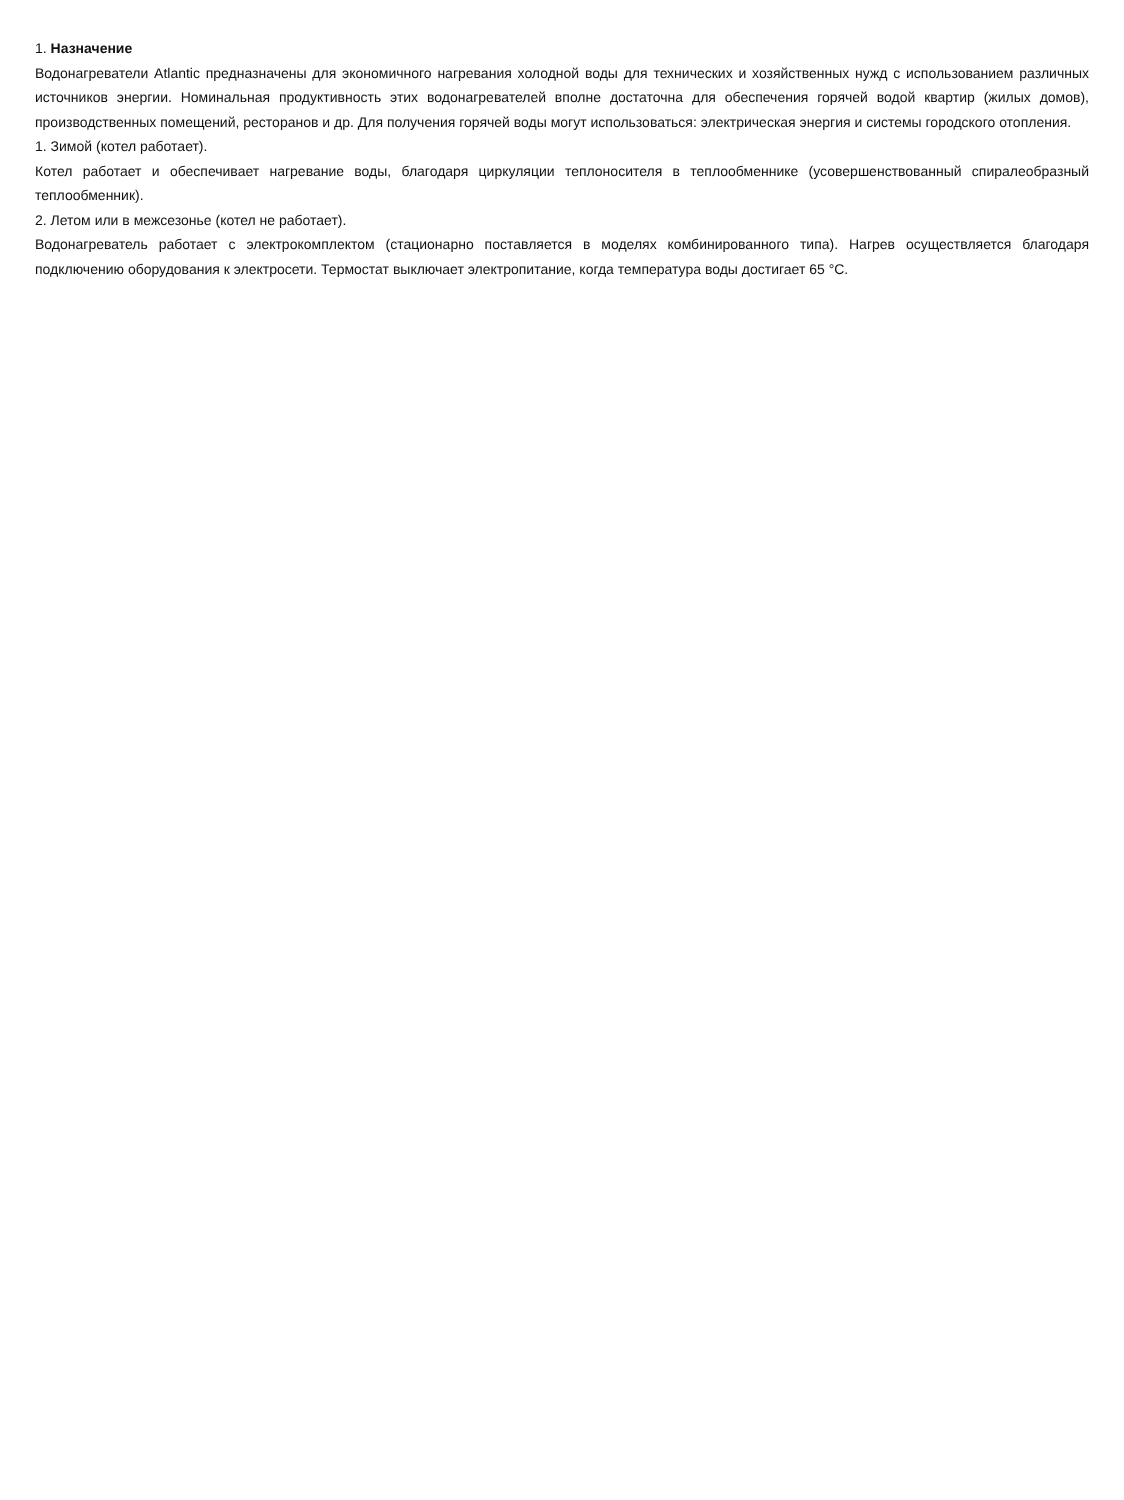1. Назначение
Водонагреватели Atlantic предназначены для экономичного нагревания холодной воды для технических и хозяйственных нужд с использованием различных источников энергии. Номинальная продуктивность этих водонагревателей вполне достаточна для обеспечения горячей водой квартир (жилых домов), производственных помещений, ресторанов и др. Для получения горячей воды могут использоваться: электрическая энергия и системы городского отопления.
1. Зимой (котел работает).
Котел работает и обеспечивает нагревание воды, благодаря циркуляции теплоносителя в теплообменнике (усовершенствованный спиралеобразный теплообменник).
2. Летом или в межсезонье (котел не работает).
Водонагреватель работает с электрокомплектом (стационарно поставляется в моделях комбинированного типа). Нагрев осуществляется благодаря подключению оборудования к электросети. Термостат выключает электропитание, когда температура воды достигает 65 °C.